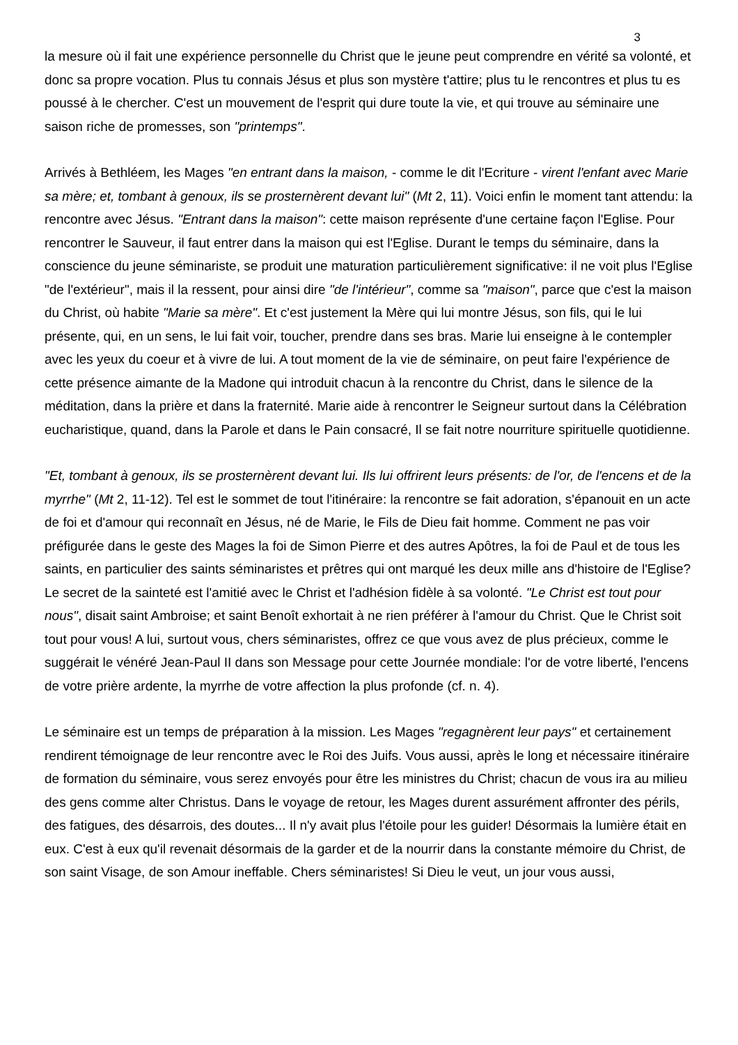3
la mesure où il fait une expérience personnelle du Christ que le jeune peut comprendre en vérité sa volonté, et donc sa propre vocation. Plus tu connais Jésus et plus son mystère t'attire; plus tu le rencontres et plus tu es poussé à le chercher. C'est un mouvement de l'esprit qui dure toute la vie, et qui trouve au séminaire une saison riche de promesses, son "printemps".
Arrivés à Bethléem, les Mages "en entrant dans la maison, - comme le dit l'Ecriture - virent l'enfant avec Marie sa mère; et, tombant à genoux, ils se prosternèrent devant lui" (Mt 2, 11). Voici enfin le moment tant attendu: la rencontre avec Jésus. "Entrant dans la maison": cette maison représente d'une certaine façon l'Eglise. Pour rencontrer le Sauveur, il faut entrer dans la maison qui est l'Eglise. Durant le temps du séminaire, dans la conscience du jeune séminariste, se produit une maturation particulièrement significative: il ne voit plus l'Eglise "de l'extérieur", mais il la ressent, pour ainsi dire "de l'intérieur", comme sa "maison", parce que c'est la maison du Christ, où habite "Marie sa mère". Et c'est justement la Mère qui lui montre Jésus, son fils, qui le lui présente, qui, en un sens, le lui fait voir, toucher, prendre dans ses bras. Marie lui enseigne à le contempler avec les yeux du coeur et à vivre de lui. A tout moment de la vie de séminaire, on peut faire l'expérience de cette présence aimante de la Madone qui introduit chacun à la rencontre du Christ, dans le silence de la méditation, dans la prière et dans la fraternité. Marie aide à rencontrer le Seigneur surtout dans la Célébration eucharistique, quand, dans la Parole et dans le Pain consacré, Il se fait notre nourriture spirituelle quotidienne.
"Et, tombant à genoux, ils se prosternèrent devant lui. Ils lui offrirent leurs présents: de l'or, de l'encens et de la myrrhe" (Mt 2, 11-12). Tel est le sommet de tout l'itinéraire: la rencontre se fait adoration, s'épanouit en un acte de foi et d'amour qui reconnaît en Jésus, né de Marie, le Fils de Dieu fait homme. Comment ne pas voir préfigurée dans le geste des Mages la foi de Simon Pierre et des autres Apôtres, la foi de Paul et de tous les saints, en particulier des saints séminaristes et prêtres qui ont marqué les deux mille ans d'histoire de l'Eglise? Le secret de la sainteté est l'amitié avec le Christ et l'adhésion fidèle à sa volonté. "Le Christ est tout pour nous", disait saint Ambroise; et saint Benoît exhortait à ne rien préférer à l'amour du Christ. Que le Christ soit tout pour vous! A lui, surtout vous, chers séminaristes, offrez ce que vous avez de plus précieux, comme le suggérait le vénéré Jean-Paul II dans son Message pour cette Journée mondiale: l'or de votre liberté, l'encens de votre prière ardente, la myrrhe de votre affection la plus profonde (cf. n. 4).
Le séminaire est un temps de préparation à la mission. Les Mages "regagnèrent leur pays" et certainement rendirent témoignage de leur rencontre avec le Roi des Juifs. Vous aussi, après le long et nécessaire itinéraire de formation du séminaire, vous serez envoyés pour être les ministres du Christ; chacun de vous ira au milieu des gens comme alter Christus. Dans le voyage de retour, les Mages durent assurément affronter des périls, des fatigues, des désarrois, des doutes... Il n'y avait plus l'étoile pour les guider! Désormais la lumière était en eux. C'est à eux qu'il revenait désormais de la garder et de la nourrir dans la constante mémoire du Christ, de son saint Visage, de son Amour ineffable. Chers séminaristes! Si Dieu le veut, un jour vous aussi,